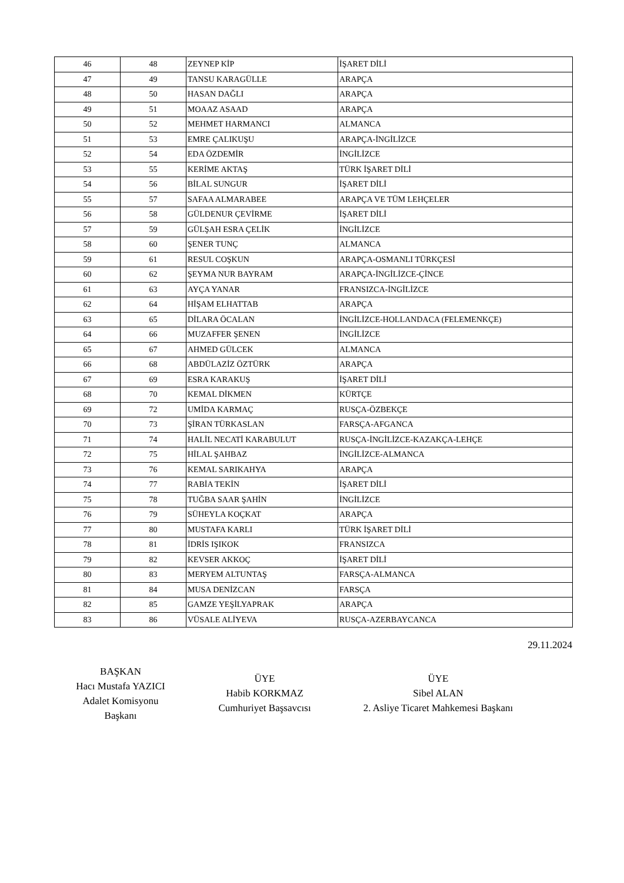| 46 | 48 | ZEYNEP KİP | İŞARET DİLİ |
| 47 | 49 | TANSU KARAGÜLLE | ARAPÇA |
| 48 | 50 | HASAN DAĞLI | ARAPÇA |
| 49 | 51 | MOAAZ ASAAD | ARAPÇA |
| 50 | 52 | MEHMET HARMANCI | ALMANCA |
| 51 | 53 | EMRE ÇALIKUŞU | ARAPÇA-İNGİLİZCE |
| 52 | 54 | EDA ÖZDEMİR | İNGİLİZCE |
| 53 | 55 | KERİME AKTAŞ | TÜRK İŞARET DİLİ |
| 54 | 56 | BİLAL SUNGUR | İŞARET DİLİ |
| 55 | 57 | SAFAA ALMARABEE | ARAPÇA VE TÜM LEHÇELER |
| 56 | 58 | GÜLDENUR ÇEVİRME | İŞARET DİLİ |
| 57 | 59 | GÜLŞAH ESRA ÇELİK | İNGİLİZCE |
| 58 | 60 | ŞENER TUNÇ | ALMANCA |
| 59 | 61 | RESUL COŞKUN | ARAPÇA-OSMANLI TÜRKÇESİ |
| 60 | 62 | ŞEYMA NUR BAYRAM | ARAPÇA-İNGİLİZCE-ÇİNCE |
| 61 | 63 | AYÇA YANAR | FRANSIZCA-İNGİLİZCE |
| 62 | 64 | HİŞAM ELHATTAB | ARAPÇA |
| 63 | 65 | DİLARA ÖCALAN | İNGİLİZCE-HOLLANDACA (FELEMENKÇE) |
| 64 | 66 | MUZAFFER ŞENEN | İNGİLİZCE |
| 65 | 67 | AHMED GÜLCEK | ALMANCA |
| 66 | 68 | ABDÜLAZİZ ÖZTÜRK | ARAPÇA |
| 67 | 69 | ESRA KARAKUŞ | İŞARET DİLİ |
| 68 | 70 | KEMAL DİKMEN | KÜRTÇE |
| 69 | 72 | UMİDA KARMAÇ | RUSÇA-ÖZBEKÇE |
| 70 | 73 | ŞİRAN TÜRKASLAN | FARSÇA-AFGANCA |
| 71 | 74 | HALİL NECATİ KARABULUT | RUSÇA-İNGİLİZCE-KAZAKÇA-LEHÇE |
| 72 | 75 | HİLAL ŞAHBAZ | İNGİLİZCE-ALMANCA |
| 73 | 76 | KEMAL SARIKAHYA | ARAPÇA |
| 74 | 77 | RABİA TEKİN | İŞARET DİLİ |
| 75 | 78 | TUĞBA SAAR ŞAHİN | İNGİLİZCE |
| 76 | 79 | SÜHEYLA KOÇKAT | ARAPÇA |
| 77 | 80 | MUSTAFA KARLI | TÜRK İŞARET DİLİ |
| 78 | 81 | İDRİS IŞIKOK | FRANSIZCA |
| 79 | 82 | KEVSER AKKOÇ | İŞARET DİLİ |
| 80 | 83 | MERYEM ALTUNTAŞ | FARSÇA-ALMANCA |
| 81 | 84 | MUSA DENİZCAN | FARSÇA |
| 82 | 85 | GAMZE YEŞİLYAPRAK | ARAPÇA |
| 83 | 86 | VÜSALE ALİYEVA | RUSÇA-AZERBAYCANCA |
29.11.2024
BAŞKAN
Hacı Mustafa YAZICI
Adalet Komisyonu
Başkanı
ÜYE
Habib KORKMAZ
Cumhuriyet Başsavcısı
ÜYE
Sibel ALAN
2. Asliye Ticaret Mahkemesi Başkanı